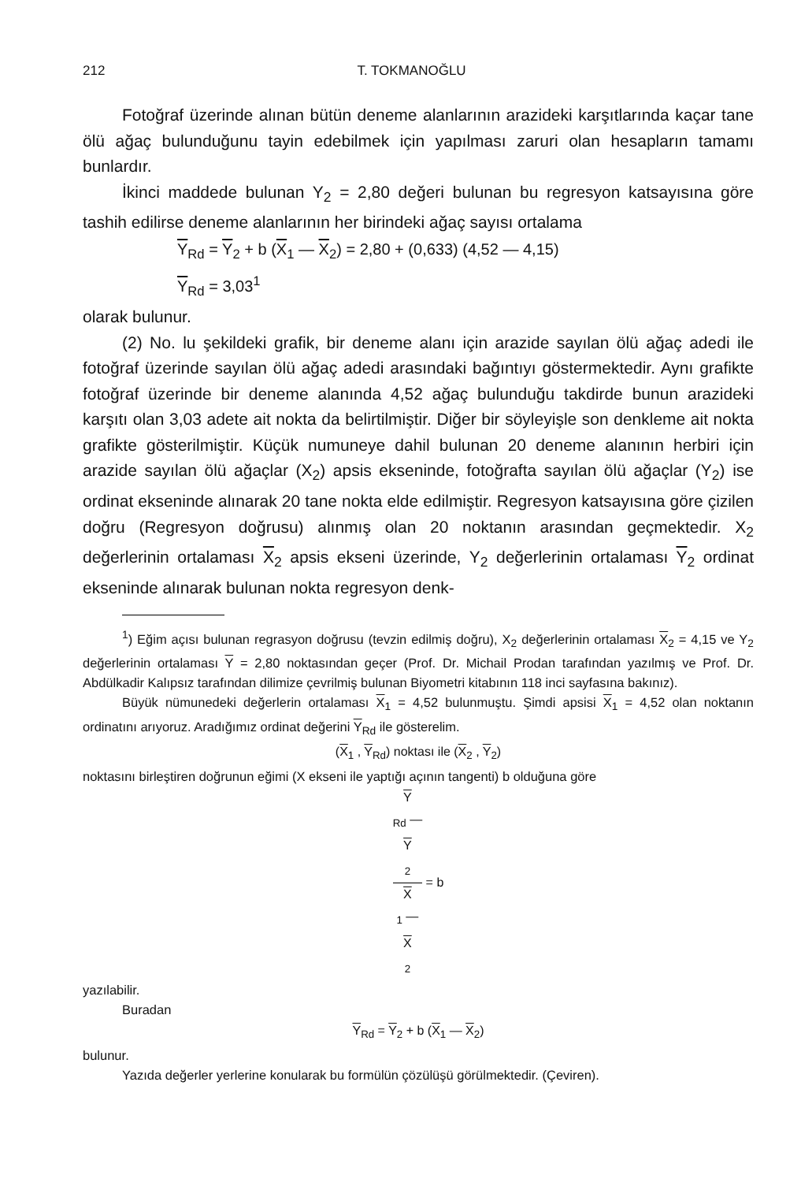212 T. TOKMANOĞLU
Fotoğraf üzerinde alınan bütün deneme alanlarının arazideki karşıtlarında kaçar tane ölü ağaç bulunduğunu tayin edebilmek için yapılması zaruri olan hesapların tamamı bunlardır.
İkinci maddede bulunan Y<sub>2</sub> = 2,80 değeri bulunan bu regresyon katsayısına göre tashih edilirse deneme alanlarının her birindeki ağaç sayısı ortalama
Y<sub>Rd</sub> = Y<sub>2</sub> + b (X<sub>1</sub> — X<sub>2</sub>) = 2,80 + (0,633) (4,52 — 4,15)
Y<sub>Rd</sub> = 3,03<sup>1</sup>
olarak bulunur.
(2) No. lu şekildeki grafik, bir deneme alanı için arazide sayılan ölü ağaç adedi ile fotoğraf üzerinde sayılan ölü ağaç adedi arasındaki bağıntıyı göstermektedir. Aynı grafikte fotoğraf üzerinde bir deneme alanında 4,52 ağaç bulunduğu takdirde bunun arazideki karşıtı olan 3,03 adete ait nokta da belirtilmiştir. Diğer bir söyleyişle son denkleme ait nokta grafikte gösterilmiştir. Küçük numuneye dahil bulunan 20 deneme alanının herbiri için arazide sayılan ölü ağaçlar (X<sub>2</sub>) apsis ekseninde, fotoğrafta sayılan ölü ağaçlar (Y<sub>2</sub>) ise ordinat ekseninde alınarak 20 tane nokta elde edilmiştir. Regresyon katsayısına göre çizilen doğru (Regresyon doğrusu) alınmış olan 20 noktanın arasından geçmektedir. X<sub>2</sub> değerlerinin ortalaması X<sub>2</sub> apsis ekseni üzerinde, Y<sub>2</sub> değerlerinin ortalaması Y<sub>2</sub> ordinat ekseninde alınarak bulunan nokta regresyon denk-
<sup>1</sup>) Eğim açısı bulunan regrasyon doğrusu (tevzin edilmiş doğru), X<sub>2</sub> değerlerinin ortalaması X<sub>2</sub> = 4,15 ve Y<sub>2</sub> değerlerinin ortalaması Y = 2,80 noktasından geçer (Prof. Dr. Michail Prodan tarafından yazılmış ve Prof. Dr. Abdülkadir Kalıpsız tarafından dilimize çevrilmiş bulunan Biyometri kitabının 118 inci sayfasına bakınız).
Büyük nümunedeki değerlerin ortalaması X<sub>1</sub> = 4,52 bulunmuştu. Şimdi apsisi X<sub>1</sub> = 4,52 olan noktanın ordinatını arıyoruz. Aradığımız ordinat değerini Y<sub>Rd</sub> ile gösterelim.
(X<sub>1</sub> , Y<sub>Rd</sub>) noktası ile (X<sub>2</sub> , Y<sub>2</sub>)
noktasını birleştiren doğrunun eğimi (X ekseni ile yaptığı açının tangenti) b olduğuna göre
Y
<sub>Rd</sub> —
Y
<sub>2</sub> X
<sub>1</sub> —
X
<sub>2</sub> = b
yazılabilir.
Buradan
Y<sub>Rd</sub> = Y<sub>2</sub> + b (X<sub>1</sub> — X<sub>2</sub>)
bulunur.
Yazıda değerler yerlerine konularak bu formülün çözülüşü görülmektedir. (Çeviren).